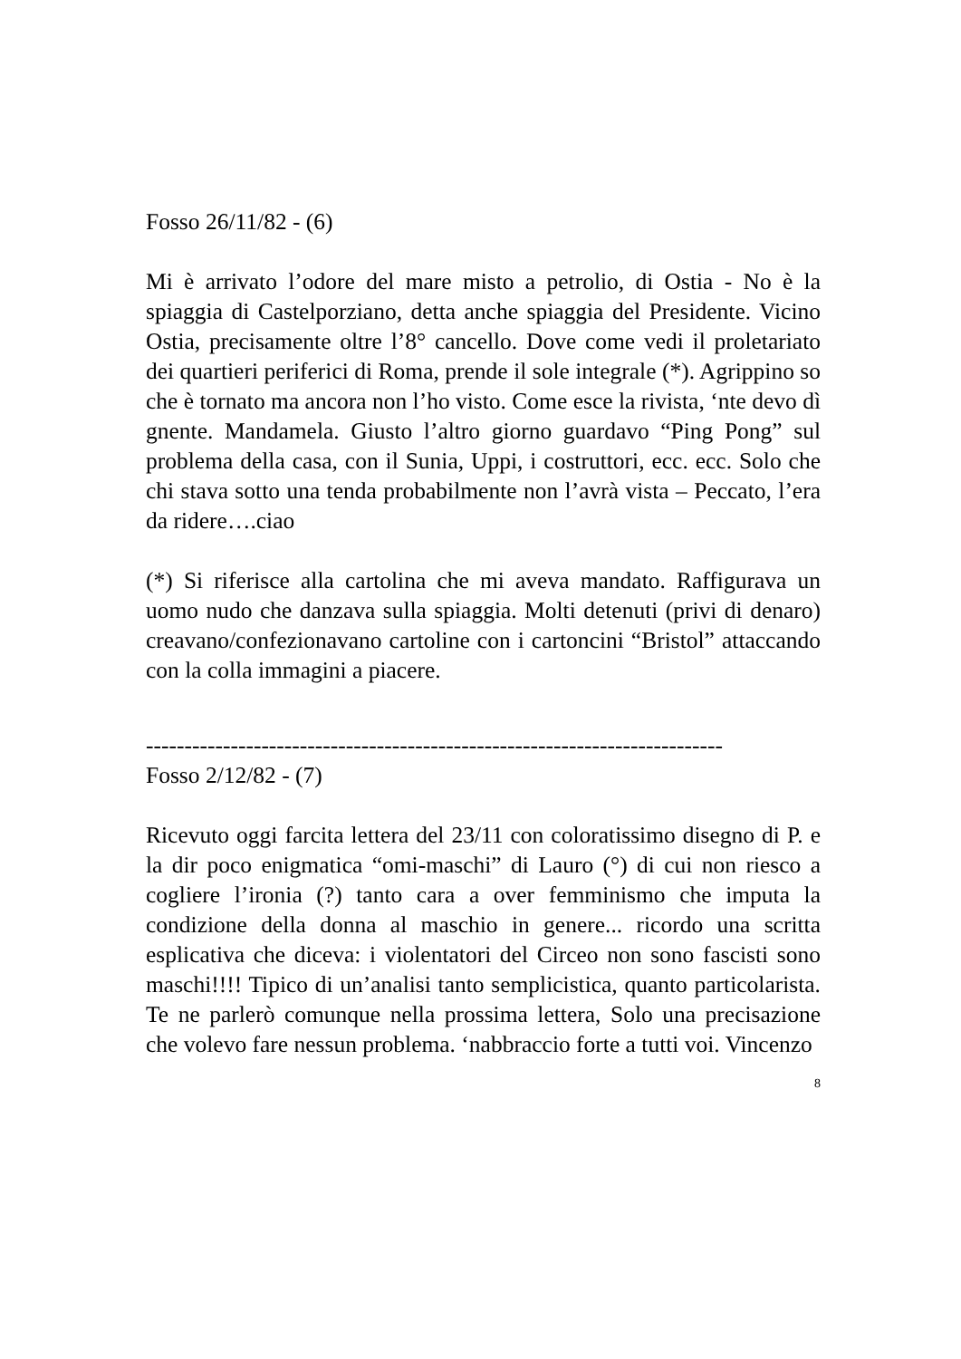Fosso 26/11/82 - (6)
Mi è arrivato l’odore del mare misto a petrolio, di Ostia - No è la spiaggia di Castelporziano, detta anche spiaggia del Presidente. Vicino Ostia, precisamente oltre l’8° cancello. Dove come vedi il proletariato dei quartieri periferici di Roma, prende il sole integrale (*). Agrippino so che è tornato ma ancora non l’ho visto. Come esce la rivista, ‘nte devo dì gnente. Mandamela. Giusto l’altro giorno guardavo “Ping Pong” sul problema della casa, con il Sunia, Uppi, i costruttori, ecc. ecc. Solo che chi stava sotto una tenda probabilmente non l’avrà vista – Peccato, l’era da ridere….ciao
(*) Si riferisce alla cartolina che mi aveva mandato. Raffigurava un uomo nudo che danzava sulla spiaggia. Molti detenuti (privi di denaro) creavano/confezionavano cartoline con i cartoncini “Bristol” attaccando con la colla immagini a piacere.
---------------------------------------------------------------------------
Fosso 2/12/82 - (7)
Ricevuto oggi farcita lettera del 23/11 con coloratissimo disegno di P. e la dir poco enigmatica “omi-maschi” di Lauro (°) di cui non riesco a cogliere l’ironia (?) tanto cara a over femminismo che imputa la condizione della donna al maschio in genere... ricordo una scritta esplicativa che diceva: i violentatori del Circeo non sono fascisti sono maschi!!!! Tipico di un’analisi tanto semplicistica, quanto particolarista. Te ne parlerò comunque nella prossima lettera, Solo una precisazione che volevo fare nessun problema. ‘nabbraccio forte a tutti voi. Vincenzo
8